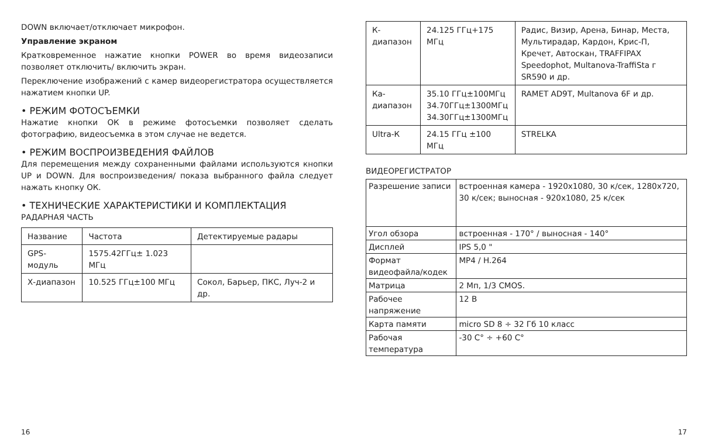DOWN включает/отключает микрофон.
Управление экраном
Кратковременное нажатие кнопки POWER во время видеозаписи позволяет отключить/ включить экран.
Переключение изображений с камер видеорегистратора осуществляется нажатием кнопки UP.
• РЕЖИМ ФОТОСЪЕМКИ
Нажатие кнопки ОК в режиме фотосъемки позволяет сделать фотографию, видеосъемка в этом случае не ведется.
• РЕЖИМ ВОСПРОИЗВЕДЕНИЯ ФАЙЛОВ
Для перемещения между сохраненными файлами используются кнопки UP и DOWN. Для воспроизведения/ показа выбранного файла следует нажать кнопку ОК.
• ТЕХНИЧЕСКИЕ ХАРАКТЕРИСТИКИ И КОМПЛЕКТАЦИЯ
РАДАРНАЯ ЧАСТЬ
| Название | Частота | Детектируемые радары |
| --- | --- | --- |
| GPS-модуль | 1575.42ГГц± 1.023 МГц | |
| Х-диапазон | 10.525 ГГц±100 МГц | Сокол, Барьер, ПКС, Луч-2 и др. |
| К-диапазон | 24.125 ГГц+175 МГц | Радис, Визир, Арена, Бинар, Места, Мультирадар, Кардон, Крис-П, Кречет, Автоскан, TRAFFIPAX Speedophot, Multanova-TraffiSta г SR590 и др. |
| Ка-диапазон | 35.10 ГГц±100МГц 34.70ГГц±1300МГц 34.30ГГц±1300МГц | RAMET AD9T, Multanova 6F и др. |
| Ultra-К | 24.15 ГГц ±100 МГц | STRELKA |
ВИДЕОРЕГИСТРАТОР
| Разрешение записи | встроенная камера - 1920х1080, 30 к/сек, 1280х720, 30 к/сек; выносная - 920х1080, 25 к/сек |
| Угол обзора | встроенная - 170° / выносная - 140° |
| Дисплей | IPS 5,0 " |
| Формат видеофайла/кодек | MP4 / H.264 |
| Матрица | 2 Мп, 1/3 CMOS. |
| Рабочее напряжение | 12 В |
| Карта памяти | micro SD 8 ÷ 32 Гб 10 класс |
| Рабочая температура | -30 С° ÷ +60 С° |
16 17